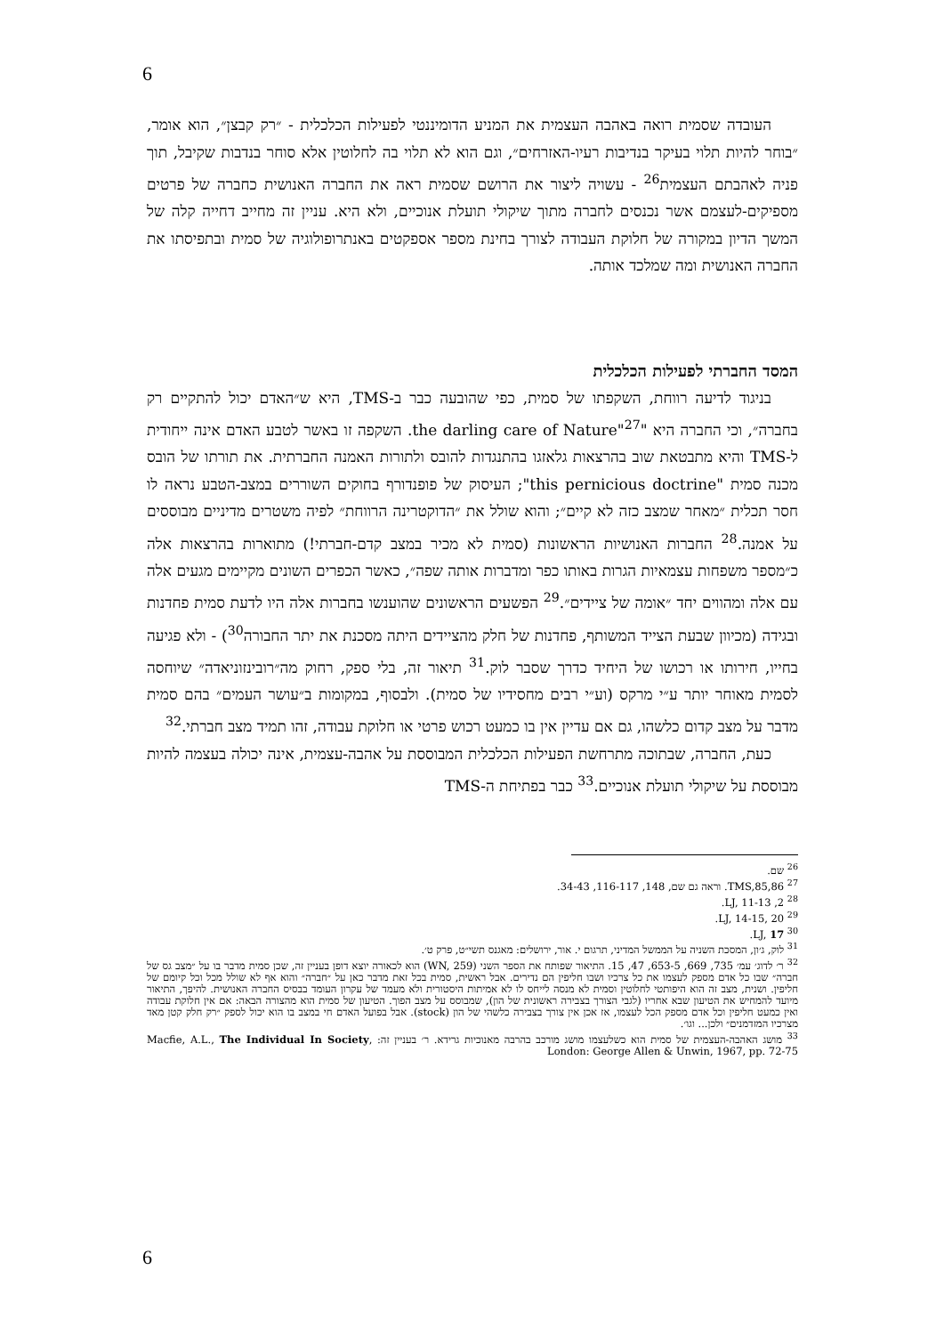6
העובדה שסמית רואה באהבה העצמית את המניע הדומיננטי לפעילות הכלכלית - ״רק קבצן״, הוא אומר, ״בוחר להיות תלוי בעיקר בנדיבות רעיו-האזרחים״, וגם הוא לא תלוי בה לחלוטין אלא סוחר בנדבות שקיבל, תוך פניה לאהבתם העצמית<sup>26</sup> - עשויה ליצור את הרושם שסמית ראה את החברה האנושית כחברה של פרטים מספיקים-לעצמם אשר נכנסים לחברה מתוך שיקולי תועלת אנוכיים, ולא היא. עניין זה מחייב דחייה קלה של המשך הדיון במקורה של חלוקת העבודה לצורך בחינת מספר אספקטים באנתרופולוגיה של סמית ובתפיסתו את החברה האנושית ומה שמלכד אותה.
המסד החברתי לפעילות הכלכלית
בניגוד לדיעה רווחת, השקפתו של סמית, כפי שהובעה כבר ב-TMS, היא ש״האדם יכול להתקיים רק בחברה״, וכי החברה היא "the darling care of Nature"<sup>27</sup>. השקפה זו באשר לטבע האדם אינה ייחודית ל-TMS והיא מתבטאת שוב בהרצאות גלאזגו בהתנגדות להובס ולתורות האמנה החברתית. את תורתו של הובס מכנה סמית "this pernicious doctrine"; העיסוק של פופנדורף בחוקים השוררים במצב-הטבע נראה לו חסר תכלית ״מאחר שמצב כזה לא קיים״; והוא שולל את ״הדוקטרינה הרווחת״ לפיה משטרים מדיניים מבוססים על אמנה.<sup>28</sup> החברות האנושיות הראשונות (סמית לא מכיר במצב קדם-חברתי!) מתוארות בהרצאות אלה כ״מספר משפחות עצמאיות הגרות באותו כפר ומדברות אותה שפה״, כאשר הכפרים השונים מקיימים מגעים אלה עם אלה ומהווים יחד ״אומה של ציידים״.<sup>29</sup> הפשעים הראשונים שהוענשו בחברות אלה היו לדעת סמית פחדנות ובגידה (מכיוון שבעת הצייד המשותף, פחדנות של חלק מהציידים היתה מסכנת את יתר החבורה<sup>30</sup>) - ולא פגיעה בחייו, חירותו או רכושו של היחיד כדרך שסבר לוק.<sup>31</sup> תיאור זה, בלי ספק, רחוק מה״רובינזוניאדה״ שיוחסה לסמית מאוחר יותר ע״י מרקס (וע״י רבים מחסידיו של סמית). ולבסוף, במקומות ב״עושר העמים״ בהם סמית מדבר על מצב קדום כלשהו, גם אם עדיין אין בו כמעט רכוש פרטי או חלוקת עבודה, זהו תמיד מצב חברתי.<sup>32</sup>
כעת, החברה, שבתוכה מתרחשת הפעילות הכלכלית המבוססת על אהבה-עצמית, אינה יכולה בעצמה להיות מבוססת על שיקולי תועלת אנוכיים.<sup>33</sup> כבר בפתיחת ה-TMS
<sup>26</sup> שם.
<sup>27</sup> TMS,85,86. וראה גם שם, 148, 116-117, 34-43.
<sup>28</sup> LJ, 11-13 ,2.
<sup>29</sup> LJ, 14-15, 20.
<sup>30</sup> LJ, 17.
<sup>31</sup> לוק, ג׳ון, המסכת השניה על הממשל המדיני, תרגום י. אור, ירושלים: מאגנס תשי״ט, פרק ט׳.
<sup>32</sup> ר׳ לדוג׳ עמ׳ 735, 669, 653-5, 47, 15. התיאור שפותח את הספר השני (WN, 259) הוא לכאורה יוצא דופן בעניין זה, שכן סמית מדבר בו על ״מצב גס של חברה״ שבו כל אדם מספק לעצמו את כל צרכיו ושבו חליפין הם נדירים. אבל ראשית, סמית בכל זאת מדבר כאן על ״חברה״ והוא אף לא שולל מכל וכל קיומם של חליפין. ושנית, מצב זה הוא היפותטי לחלוטין וסמית לא מנסה לייחס לו לא אמיתות היסטורית ולא מעמד של עקרון העומד בבסיס החברה האנושית. להיפך, התיאור מיועד להמחיש את הטיעון שבא אחריו (לגבי הצורך בצבירה ראשונית של הון), שמבוסס על מצב הפוך. הטיעון של סמית הוא מהצורה הבאה: אם אין חלוקת עבודה ואין כמעט חליפין וכל אדם מספק הכל לעצמו, אז אכן אין צורך בצבירה כלשהי של הון (stock). אבל בפועל האדם חי במצב בו הוא יכול לספק ״רק חלק קטן מאד מצרכיו המזדמנים״ ולכן... וגו׳.
<sup>33</sup> מושג האהבה-העצמית של סמית הוא כשלעצמו מושג מורכב בהרבה מאנוכיות גרידא. ר׳ בעניין זה: Macfie, A.L., The Individual In Society, London: George Allen & Unwin, 1967, pp. 72-75
6